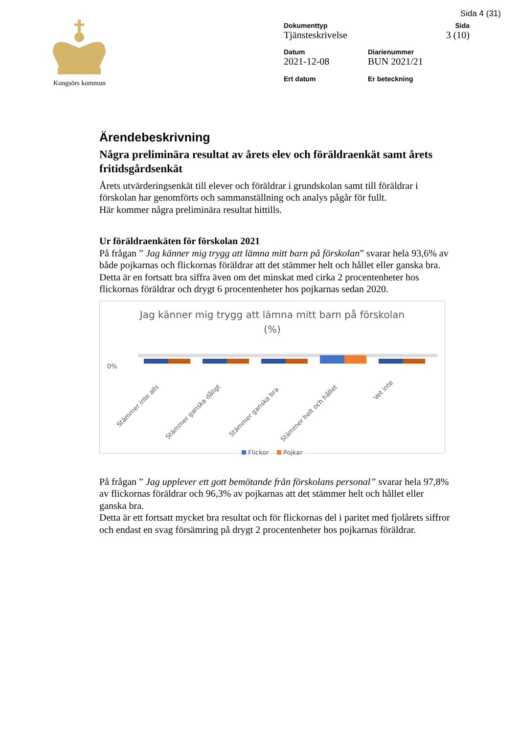Sida 4 (31)
Kungsörs kommun
Dokumenttyp
Tjänsteskrivelse
Sida
3 (10)
Datum
2021-12-08
Diarienummer
BUN 2021/21
Ert datum
Er beteckning
Ärendebeskrivning
Några preliminära resultat av årets elev och föräldraenkät samt årets fritidsgårdsenkät
Årets utvärderingsenkät till elever och föräldrar i grundskolan samt till föräldrar i förskolan har genomförts och sammanställning och analys pågår för fullt.
Här kommer några preliminära resultat hittills.
Ur föräldraenkäten för förskolan 2021
På frågan ” Jag känner mig trygg att lämna mitt barn på förskolan” svarar hela 93,6% av både pojkarnas och flickornas föräldrar att det stämmer helt och hållet eller ganska bra.
Detta är en fortsatt bra siffra även om det minskat med cirka 2 procentenheter hos flickornas föräldrar och drygt 6 procentenheter hos pojkarnas sedan 2020.
Jag känner mig trygg att lämna mitt barn på förskolan
(%)
0%
Stämmer inte alls
Stämmer ganska dåligt
Stämmer ganska bra
Stämmer helt och hållet
Vet inte
Flickor Pojkar
På frågan ” Jag upplever ett gott bemötande från förskolans personal” svarar hela 97,8% av flickornas föräldrar och 96,3% av pojkarnas att det stämmer helt och hållet eller ganska bra.
Detta är ett fortsatt mycket bra resultat och för flickornas del i paritet med fjolårets siffror och endast en svag försämring på drygt 2 procentenheter hos pojkarnas föräldrar.